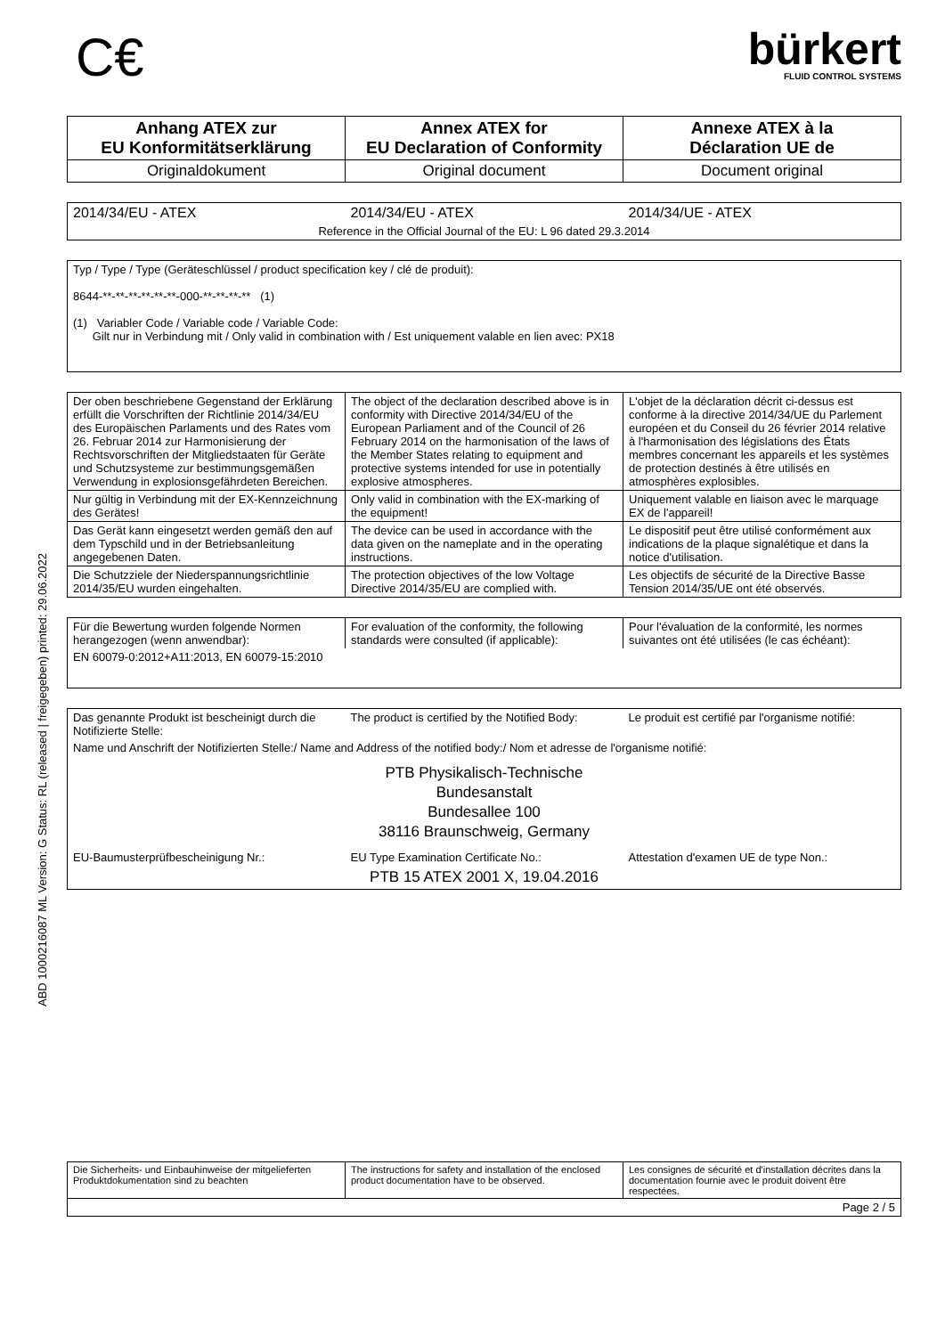ABD 1000216087 ML Version: G Status: RL (released | freigegeben) printed: 29.06.2022
C€
bürkert
FLUID CONTROL SYSTEMS
| Anhang ATEX zur EU Konformitätserklärung | Annex ATEX for EU Declaration of Conformity | Annexe ATEX à la Déclaration UE de |
| Originaldokument | Original document | Document original |
| 2014/34/EU - ATEX | 2014/34/EU - ATEX | 2014/34/UE - ATEX |
| Reference in the Official Journal of the EU: L 96 dated 29.3.2014 | | |
| Typ / Type / Type (Geräteschlüssel / product specification key / clé de produit): 8644-**-**-**-**-**-**-000-**-**-**-** (1) (1) Variabler Code / Variable code / Variable Code: Gilt nur in Verbindung mit / Only valid in combination with / Est uniquement valable en lien avec: PX18 |
| Der oben beschriebene Gegenstand der Erklärung erfüllt die Vorschriften der Richtlinie 2014/34/EU des Europäischen Parlaments und des Rates vom 26. Februar 2014 zur Harmonisierung der Rechtsvorschriften der Mitgliedstaaten für Geräte und Schutzsysteme zur bestimmungsgemäßen Verwendung in explosionsgefährdeten Bereichen. | The object of the declaration described above is in conformity with Directive 2014/34/EU of the European Parliament and of the Council of 26 February 2014 on the harmonisation of the laws of the Member States relating to equipment and protective systems intended for use in potentially explosive atmospheres. | L'objet de la déclaration décrit ci-dessus est conforme à la directive 2014/34/UE du Parlement européen et du Conseil du 26 février 2014 relative à l'harmonisation des législations des États membres concernant les appareils et les systèmes de protection destinés à être utilisés en atmosphères explosibles. |
| Nur gültig in Verbindung mit der EX-Kennzeichnung des Gerätes! | Only valid in combination with the EX-marking of the equipment! | Uniquement valable en liaison avec le marquage EX de l'appareil! |
| Das Gerät kann eingesetzt werden gemäß den auf dem Typschild und in der Betriebsanleitung angegebenen Daten. | The device can be used in accordance with the data given on the nameplate and in the operating instructions. | Le dispositif peut être utilisé conformément aux indications de la plaque signalétique et dans la notice d'utilisation. |
| Die Schutzziele der Niederspannungsrichtlinie 2014/35/EU wurden eingehalten. | The protection objectives of the low Voltage Directive 2014/35/EU are complied with. | Les objectifs de sécurité de la Directive Basse Tension 2014/35/UE ont été observés. |
| Für die Bewertung wurden folgende Normen herangezogen (wenn anwendbar): | For evaluation of the conformity, the following standards were consulted (if applicable): | Pour l'évaluation de la conformité, les normes suivantes ont été utilisées (le cas échéant): |
| EN 60079-0:2012+A11:2013, EN 60079-15:2010 | | |
| Das genannte Produkt ist bescheinigt durch die Notifizierte Stelle: | The product is certified by the Notified Body: | Le produit est certifié par l'organisme notifié: |
| Name und Anschrift der Notifizierten Stelle:/ Name and Address of the notified body:/ Nom et adresse de l'organisme notifié: | | |
| PTB Physikalisch-Technische Bundesanstalt Bundesallee 100 38116 Braunschweig, Germany | | |
| EU-Baumusterprüfbescheinigung Nr.: | EU Type Examination Certificate No.: | Attestation d'examen UE de type Non.: |
| PTB 15 ATEX 2001 X, 19.04.2016 | | |
| Die Sicherheits- und Einbauhinweise der mitgelieferten Produktdokumentation sind zu beachten | The instructions for safety and installation of the enclosed product documentation have to be observed. | Les consignes de sécurité et d'installation décrites dans la documentation fournie avec le produit doivent être respectées. |
| Page 2 / 5 | | |